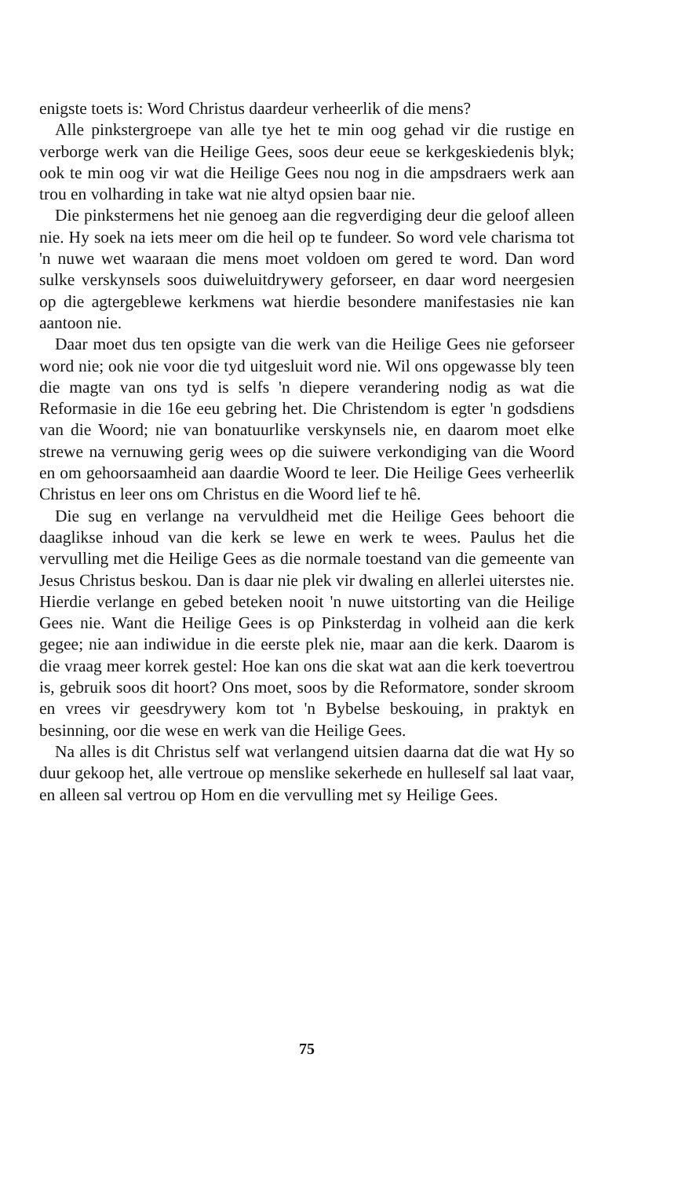enigste toets is: Word Christus daardeur verheerlik of die mens?
Alle pinkstergroepe van alle tye het te min oog gehad vir die rustige en verborge werk van die Heilige Gees, soos deur eeue se kerkgeskiedenis blyk; ook te min oog vir wat die Heilige Gees nou nog in die ampsdraers werk aan trou en volharding in take wat nie altyd opsien baar nie.
Die pinkstermens het nie genoeg aan die regverdiging deur die geloof alleen nie. Hy soek na iets meer om die heil op te fundeer. So word vele charisma tot 'n nuwe wet waaraan die mens moet voldoen om gered te word. Dan word sulke verskynsels soos duiweluitdrywery geforseer, en daar word neergesien op die agtergeblewe kerkmens wat hierdie besondere manifestasies nie kan aantoon nie.
Daar moet dus ten opsigte van die werk van die Heilige Gees nie geforseer word nie; ook nie voor die tyd uitgesluit word nie. Wil ons opgewasse bly teen die magte van ons tyd is selfs 'n diepere verandering nodig as wat die Reformasie in die 16e eeu gebring het. Die Christendom is egter 'n godsdiens van die Woord; nie van bonatuurlike verskynsels nie, en daarom moet elke strewe na vernuwing gerig wees op die suiwere verkondiging van die Woord en om gehoorsaamheid aan daardie Woord te leer. Die Heilige Gees verheerlik Christus en leer ons om Christus en die Woord lief te hê.
Die sug en verlange na vervuldheid met die Heilige Gees behoort die daaglikse inhoud van die kerk se lewe en werk te wees. Paulus het die vervulling met die Heilige Gees as die normale toestand van die gemeente van Jesus Christus beskou. Dan is daar nie plek vir dwaling en allerlei uiterstes nie. Hierdie verlange en gebed beteken nooit 'n nuwe uitstorting van die Heilige Gees nie. Want die Heilige Gees is op Pinksterdag in volheid aan die kerk gegee; nie aan indiwidue in die eerste plek nie, maar aan die kerk. Daarom is die vraag meer korrek gestel: Hoe kan ons die skat wat aan die kerk toevertrou is, gebruik soos dit hoort? Ons moet, soos by die Reformatore, sonder skroom en vrees vir geesdrywery kom tot 'n Bybelse beskouing, in praktyk en besinning, oor die wese en werk van die Heilige Gees.
Na alles is dit Christus self wat verlangend uitsien daarna dat die wat Hy so duur gekoop het, alle vertroue op menslike sekerhede en hulleself sal laat vaar, en alleen sal vertrou op Hom en die vervulling met sy Heilige Gees.
75